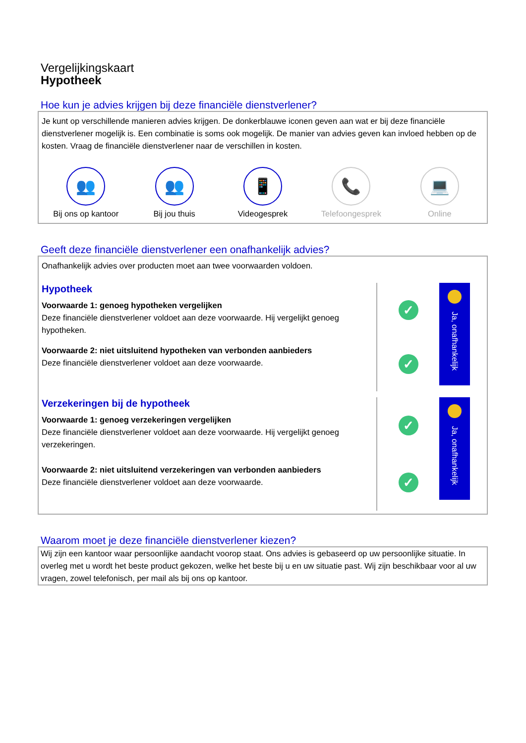Vergelijkingskaart
Hypotheek
Hoe kun je advies krijgen bij deze financiële dienstverlener?
Je kunt op verschillende manieren advies krijgen. De donkerblauwe iconen geven aan wat er bij deze financiële dienstverlener mogelijk is. Een combinatie is soms ook mogelijk. De manier van advies geven kan invloed hebben op de kosten. Vraag de financiële dienstverlener naar de verschillen in kosten.
👥
Bij ons op kantoor
👥
Bij jou thuis
📱
Videogesprek
📞
Telefoongesprek
💻
Online
Geeft deze financiële dienstverlener een onafhankelijk advies?
Onafhankelijk advies over producten moet aan twee voorwaarden voldoen.
Hypotheek
Voorwaarde 1: genoeg hypotheken vergelijken
Deze financiële dienstverlener voldoet aan deze voorwaarde. Hij vergelijkt genoeg hypotheken.
Voorwaarde 2: niet uitsluitend hypotheken van verbonden aanbieders
Deze financiële dienstverlener voldoet aan deze voorwaarde.
✓
✓
Ja, onafhankelijk
Verzekeringen bij de hypotheek
Voorwaarde 1: genoeg verzekeringen vergelijken
Deze financiële dienstverlener voldoet aan deze voorwaarde. Hij vergelijkt genoeg verzekeringen.
Voorwaarde 2: niet uitsluitend verzekeringen van verbonden aanbieders
Deze financiële dienstverlener voldoet aan deze voorwaarde.
✓
✓
Ja, onafhankelijk
Waarom moet je deze financiële dienstverlener kiezen?
Wij zijn een kantoor waar persoonlijke aandacht voorop staat. Ons advies is gebaseerd op uw persoonlijke situatie. In overleg met u wordt het beste product gekozen, welke het beste bij u en uw situatie past. Wij zijn beschikbaar voor al uw vragen, zowel telefonisch, per mail als bij ons op kantoor.